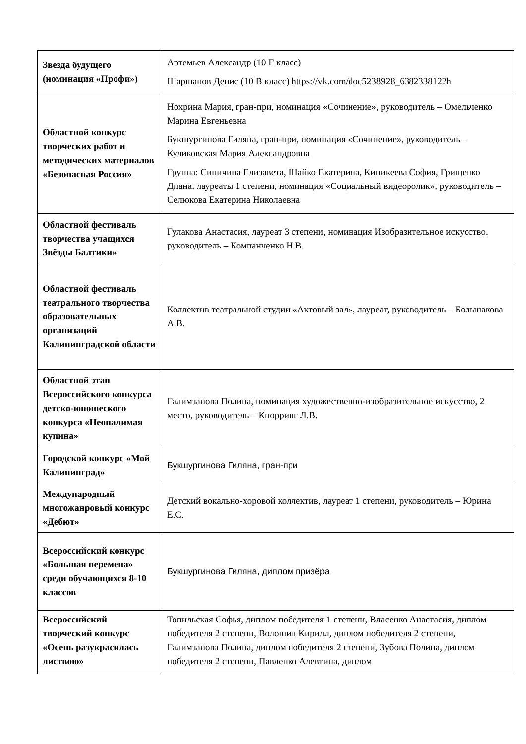| Звезда будущего (номинация «Профи») | Артемьев Александр (10 Г класс) Шаршанов Денис (10 В класс) https://vk.com/doc5238928_638233812?h |
| Областной конкурс творческих работ и методических материалов «Безопасная Россия» | Нохрина Мария, гран-при, номинация «Сочинение», руководитель – Омельченко Марина Евгеньевна Букшургинова Гиляна, гран-при, номинация «Сочинение», руководитель – Куликовская Мария Александровна Группа: Синичина Елизавета, Шайко Екатерина, Киникеева София, Грищенко Диана, лауреаты 1 степени, номинация «Социальный видеоролик», руководитель – Селюкова Екатерина Николаевна |
| Областной фестиваль творчества учащихся Звёзды Балтики» | Гулакова Анастасия, лауреат 3 степени, номинация Изобразительное искусство, руководитель – Компанченко Н.В. |
| Областной фестиваль театрального творчества образовательных организаций Калининградской области | Коллектив театральной студии «Актовый зал», лауреат, руководитель – Большакова А.В. |
| Областной этап Всероссийского конкурса детско-юношеского конкурса «Неопалимая купина» | Галимзанова Полина, номинация художественно-изобразительное искусство, 2 место, руководитель – Кнорринг Л.В. |
| Городской конкурс «Мой Калининград» | Букшургинова Гиляна, гран-при |
| Международный многожанровый конкурс «Дебют» | Детский вокально-хоровой коллектив, лауреат 1 степени, руководитель – Юрина Е.С. |
| Всероссийский конкурс «Большая перемена» среди обучающихся 8-10 классов | Букшургинова Гиляна, диплом призёра |
| Всероссийский творческий конкурс «Осень разукрасилась листвою» | Топильская Софья, диплом победителя 1 степени, Власенко Анастасия, диплом победителя 2 степени, Волошин Кирилл, диплом победителя 2 степени, Галимзанова Полина, диплом победителя 2 степени, Зубова Полина, диплом победителя 2 степени, Павленко Алевтина, диплом |